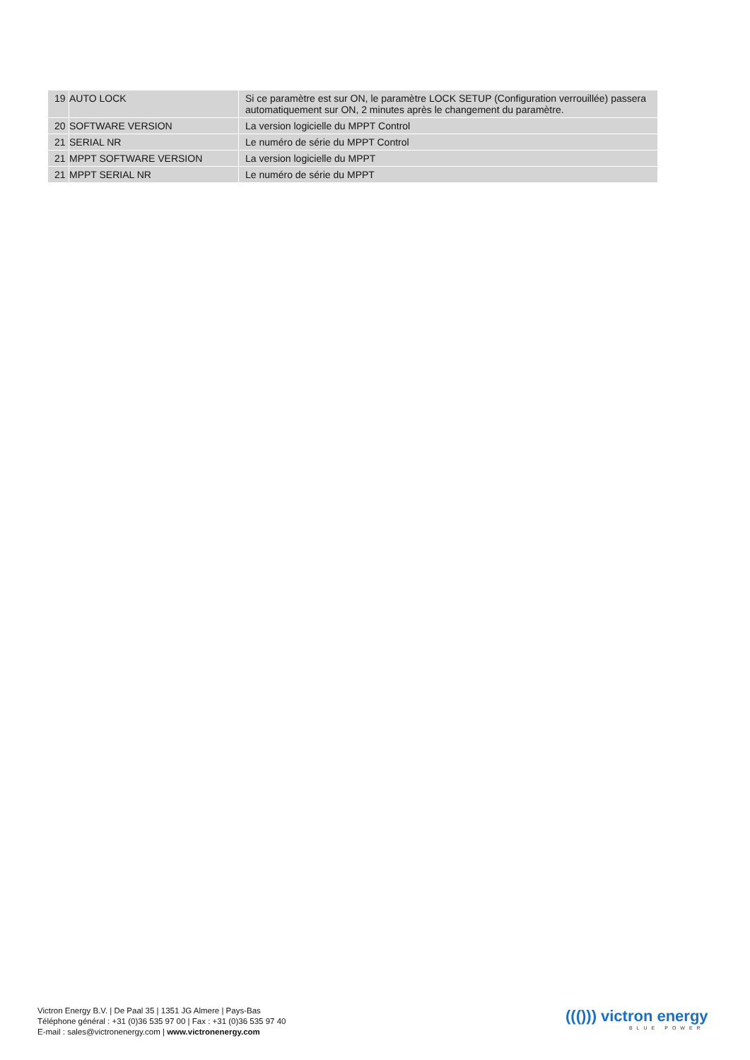| 19 | AUTO LOCK | Si ce paramètre est sur ON, le paramètre LOCK SETUP (Configuration verrouillée) passera automatiquement sur ON, 2 minutes après le changement du paramètre. |
| 20 | SOFTWARE VERSION | La version logicielle du MPPT Control |
| 21 | SERIAL NR | Le numéro de série du MPPT Control |
| 21 | MPPT SOFTWARE VERSION | La version logicielle du MPPT |
| 21 | MPPT SERIAL NR | Le numéro de série du MPPT |
Victron Energy B.V. | De Paal 35 | 1351 JG Almere | Pays-Bas
Téléphone général : +31 (0)36 535 97 00 | Fax : +31 (0)36 535 97 40
E-mail : sales@victronenergy.com | www.victronenergy.com
((())) victron energy
BLUE POWER